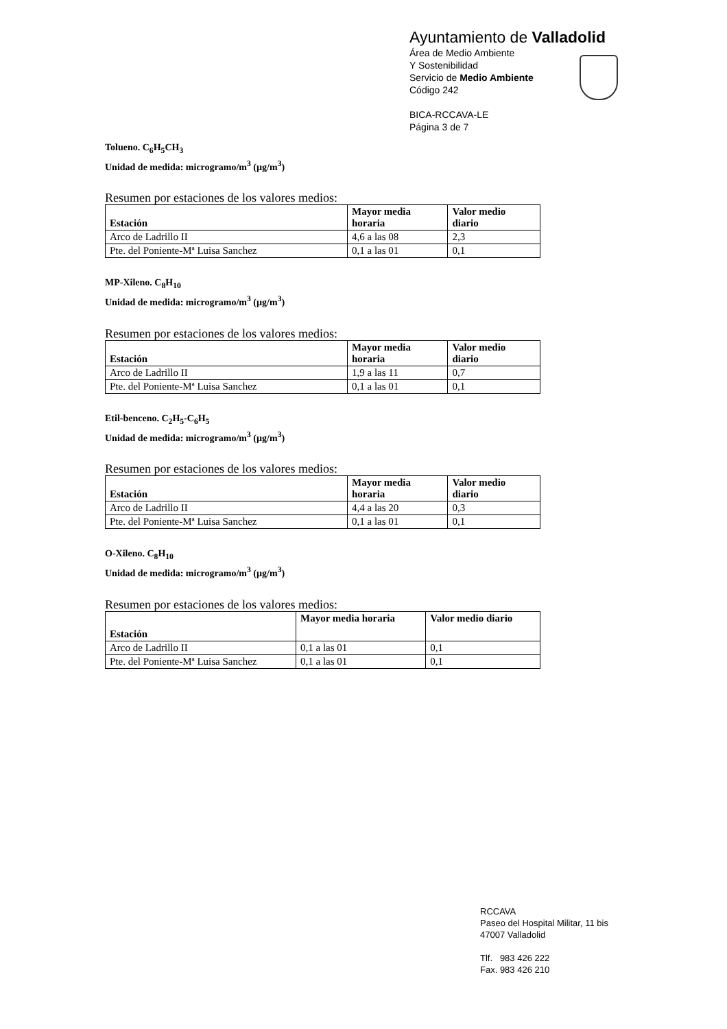Ayuntamiento de Valladolid
Área de Medio Ambiente
Y Sostenibilidad
Servicio de Medio Ambiente
Código 242
BICA-RCCAVA-LE
Página 3 de 7
Tolueno. C<sub>6</sub>H<sub>5</sub>CH<sub>3</sub>
Unidad de medida: microgramo/m<sup>3</sup> (µg/m<sup>3</sup>)
Resumen por estaciones de los valores medios:
| Estación | Mayor media horaria | Valor medio diario |
| --- | --- | --- |
| Arco de Ladrillo II | 4,6 a las 08 | 2,3 |
| Pte. del Poniente-Mª Luisa Sanchez | 0,1 a las 01 | 0,1 |
MP-Xileno. C<sub>8</sub>H<sub>10</sub>
Unidad de medida: microgramo/m<sup>3</sup> (µg/m<sup>3</sup>)
Resumen por estaciones de los valores medios:
| Estación | Mayor media horaria | Valor medio diario |
| --- | --- | --- |
| Arco de Ladrillo II | 1,9 a las 11 | 0,7 |
| Pte. del Poniente-Mª Luisa Sanchez | 0,1 a las 01 | 0,1 |
Etil-benceno. C<sub>2</sub>H<sub>5</sub>-C<sub>6</sub>H<sub>5</sub>
Unidad de medida: microgramo/m<sup>3</sup> (µg/m<sup>3</sup>)
Resumen por estaciones de los valores medios:
| Estación | Mayor media horaria | Valor medio diario |
| --- | --- | --- |
| Arco de Ladrillo II | 4,4 a las 20 | 0,3 |
| Pte. del Poniente-Mª Luisa Sanchez | 0,1 a las 01 | 0,1 |
O-Xileno. C<sub>8</sub>H<sub>10</sub>
Unidad de medida: microgramo/m<sup>3</sup> (µg/m<sup>3</sup>)
Resumen por estaciones de los valores medios:
| Estación | Mayor media horaria | Valor medio diario |
| --- | --- | --- |
| Arco de Ladrillo II | 0,1 a las 01 | 0,1 |
| Pte. del Poniente-Mª Luisa Sanchez | 0,1 a las 01 | 0,1 |
RCCAVA
Paseo del Hospital Militar, 11 bis
47007 Valladolid
Tlf. 983 426 222
Fax. 983 426 210